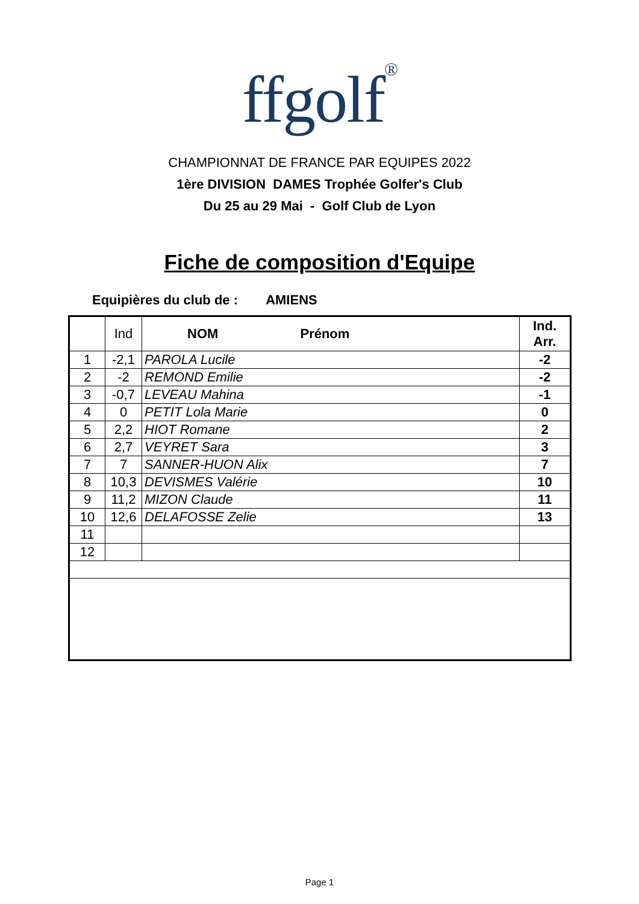ffgolf<sup>®</sup>
CHAMPIONNAT DE FRANCE PAR EQUIPES 2022
1ère DIVISION DAMES Trophée Golfer's Club
Du 25 au 29 Mai - Golf Club de Lyon
Fiche de composition d'Equipe
Equipières du club de : AMIENS
| | Ind | NOM Prénom | Ind. Arr. |
| --- | --- | --- | --- |
| 1 | -2,1 | PAROLA Lucile | -2 |
| 2 | -2 | REMOND Emilie | -2 |
| 3 | -0,7 | LEVEAU Mahina | -1 |
| 4 | 0 | PETIT Lola Marie | 0 |
| 5 | 2,2 | HIOT Romane | 2 |
| 6 | 2,7 | VEYRET Sara | 3 |
| 7 | 7 | SANNER-HUON Alix | 7 |
| 8 | 10,3 | DEVISMES Valérie | 10 |
| 9 | 11,2 | MIZON Claude | 11 |
| 10 | 12,6 | DELAFOSSE Zelie | 13 |
| 11 | | | |
| 12 | | | |
Page 1